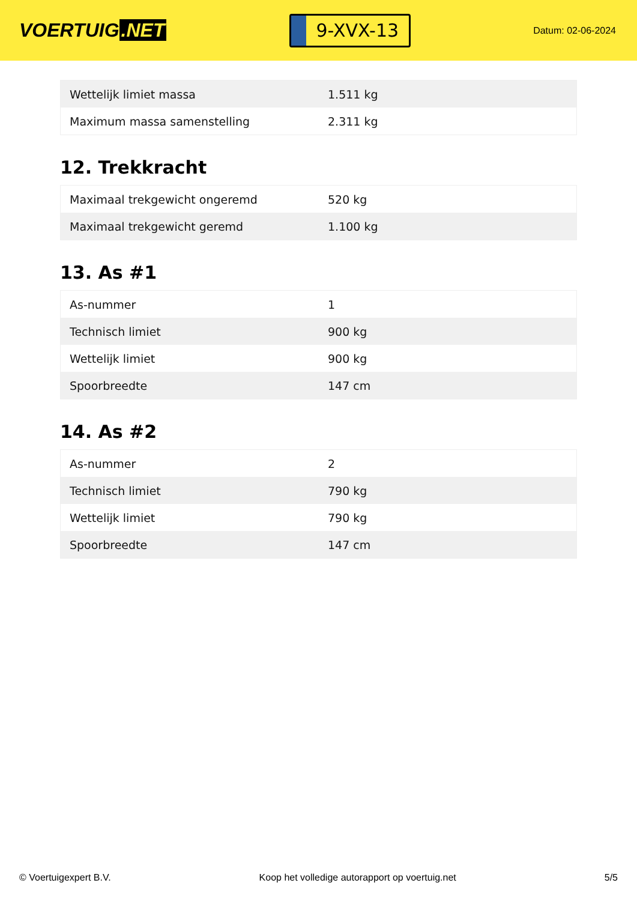VOERTUIG.NET
9-XVX-13
Datum: 02-06-2024
| Wettelijk limiet massa | 1.511 kg |
| Maximum massa samenstelling | 2.311 kg |
12. Trekkracht
| Maximaal trekgewicht ongeremd | 520 kg |
| Maximaal trekgewicht geremd | 1.100 kg |
13. As #1
| As-nummer | 1 |
| Technisch limiet | 900 kg |
| Wettelijk limiet | 900 kg |
| Spoorbreedte | 147 cm |
14. As #2
| As-nummer | 2 |
| Technisch limiet | 790 kg |
| Wettelijk limiet | 790 kg |
| Spoorbreedte | 147 cm |
© Voertuigexpert B.V. Koop het volledige autorapport op voertuig.net 5/5